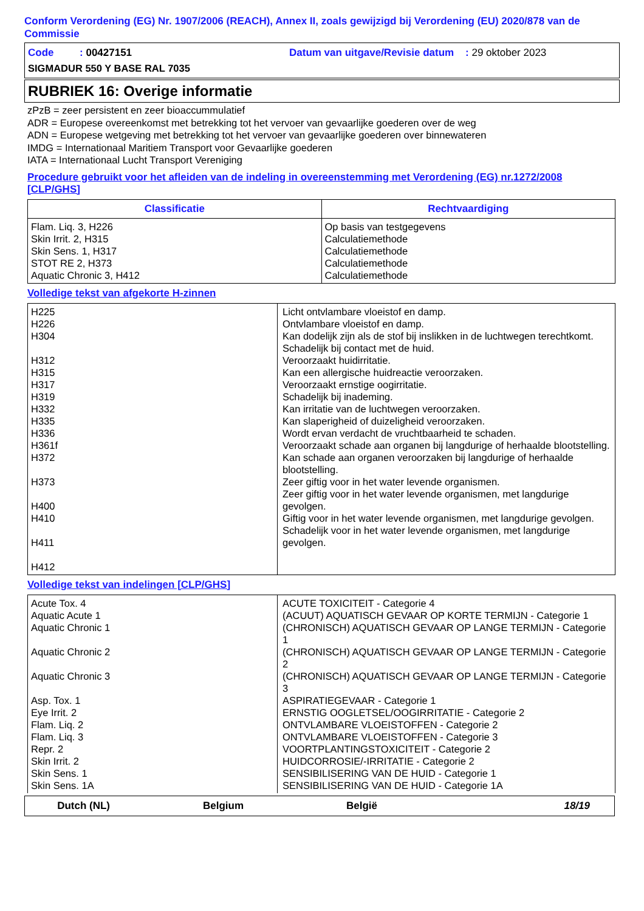Conform Verordening (EG) Nr. 1907/2006 (REACH), Annex II, zoals gewijzigd bij Verordening (EU) 2020/878 van de Commissie
Code : 00427151 Datum van uitgave/Revisie datum : 29 oktober 2023
SIGMADUR 550 Y BASE RAL 7035
RUBRIEK 16: Overige informatie
zPzB = zeer persistent en zeer bioaccummulatief
ADR = Europese overeenkomst met betrekking tot het vervoer van gevaarlijke goederen over de weg
ADN = Europese wetgeving met betrekking tot het vervoer van gevaarlijke goederen over binnewateren
IMDG = Internationaal Maritiem Transport voor Gevaarlijke goederen
IATA = Internationaal Lucht Transport Vereniging
Procedure gebruikt voor het afleiden van de indeling in overeenstemming met Verordening (EG) nr.1272/2008 [CLP/GHS]
| Classificatie | Rechtvaardiging |
| --- | --- |
| Flam. Liq. 3, H226 Skin Irrit. 2, H315 Skin Sens. 1, H317 STOT RE 2, H373 Aquatic Chronic 3, H412 | Op basis van testgegevens Calculatiemethode Calculatiemethode Calculatiemethode Calculatiemethode |
Volledige tekst van afgekorte H-zinnen
| H225 H226 H304 H312 H315 H317 H319 H332 H335 H336 H361f H372 H373 H400 H410 H411 H412 | Licht ontvlambare vloeistof en damp. Ontvlambare vloeistof en damp. Kan dodelijk zijn als de stof bij inslikken in de luchtwegen terechtkomt. Schadelijk bij contact met de huid. Veroorzaakt huidirritatie. Kan een allergische huidreactie veroorzaken. Veroorzaakt ernstige oogirritatie. Schadelijk bij inademing. Kan irritatie van de luchtwegen veroorzaken. Kan slaperigheid of duizeligheid veroorzaken. Wordt ervan verdacht de vruchtbaarheid te schaden. Veroorzaakt schade aan organen bij langdurige of herhaalde blootstelling. Kan schade aan organen veroorzaken bij langdurige of herhaalde blootstelling. Zeer giftig voor in het water levende organismen. Zeer giftig voor in het water levende organismen, met langdurige gevolgen. Giftig voor in het water levende organismen, met langdurige gevolgen. Schadelijk voor in het water levende organismen, met langdurige gevolgen. |
Volledige tekst van indelingen [CLP/GHS]
| Acute Tox. 4 Aquatic Acute 1 Aquatic Chronic 1 Aquatic Chronic 2 Aquatic Chronic 3 Asp. Tox. 1 Eye Irrit. 2 Flam. Liq. 2 Flam. Liq. 3 Repr. 2 Skin Irrit. 2 Skin Sens. 1 Skin Sens. 1A | ACUTE TOXICITEIT - Categorie 4 (ACUUT) AQUATISCH GEVAAR OP KORTE TERMIJN - Categorie 1 (CHRONISCH) AQUATISCH GEVAAR OP LANGE TERMIJN - Categorie 1 (CHRONISCH) AQUATISCH GEVAAR OP LANGE TERMIJN - Categorie 2 (CHRONISCH) AQUATISCH GEVAAR OP LANGE TERMIJN - Categorie 3 ASPIRATIEGEVAAR - Categorie 1 ERNSTIG OOGLETSEL/OOGIRRITATIE - Categorie 2 ONTVLAMBARE VLOEISTOFFEN - Categorie 2 ONTVLAMBARE VLOEISTOFFEN - Categorie 3 VOORTPLANTINGSTOXICITEIT - Categorie 2 HUIDCORROSIE/-IRRITATIE - Categorie 2 SENSIBILISERING VAN DE HUID - Categorie 1 SENSIBILISERING VAN DE HUID - Categorie 1A |
Dutch (NL) Belgium België 18/19